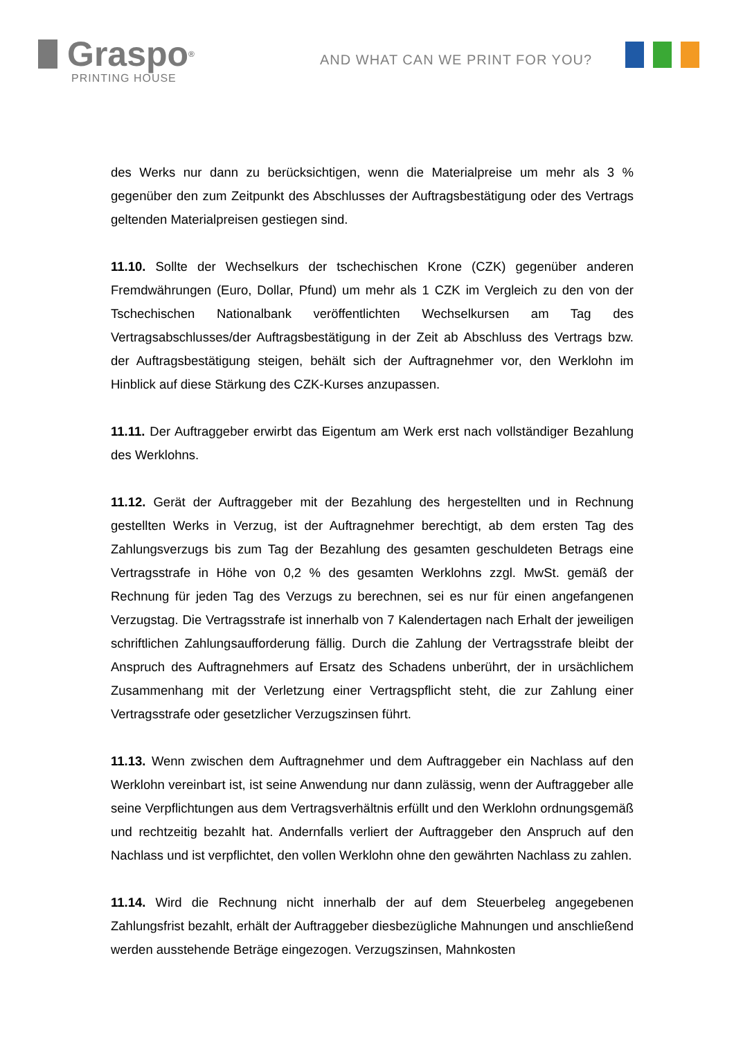Graspo<sup>®</sup>
PRINTING HOUSE
AND WHAT CAN WE PRINT FOR YOU?
des Werks nur dann zu berücksichtigen, wenn die Materialpreise um mehr als 3 % gegenüber den zum Zeitpunkt des Abschlusses der Auftragsbestätigung oder des Vertrags geltenden Materialpreisen gestiegen sind.
11.10. Sollte der Wechselkurs der tschechischen Krone (CZK) gegenüber anderen Fremdwährungen (Euro, Dollar, Pfund) um mehr als 1 CZK im Vergleich zu den von der Tschechischen Nationalbank veröffentlichten Wechselkursen am Tag des Vertragsabschlusses/der Auftragsbestätigung in der Zeit ab Abschluss des Vertrags bzw. der Auftragsbestätigung steigen, behält sich der Auftragnehmer vor, den Werklohn im Hinblick auf diese Stärkung des CZK-Kurses anzupassen.
11.11. Der Auftraggeber erwirbt das Eigentum am Werk erst nach vollständiger Bezahlung des Werklohns.
11.12. Gerät der Auftraggeber mit der Bezahlung des hergestellten und in Rechnung gestellten Werks in Verzug, ist der Auftragnehmer berechtigt, ab dem ersten Tag des Zahlungsverzugs bis zum Tag der Bezahlung des gesamten geschuldeten Betrags eine Vertragsstrafe in Höhe von 0,2 % des gesamten Werklohns zzgl. MwSt. gemäß der Rechnung für jeden Tag des Verzugs zu berechnen, sei es nur für einen angefangenen Verzugstag. Die Vertragsstrafe ist innerhalb von 7 Kalendertagen nach Erhalt der jeweiligen schriftlichen Zahlungsaufforderung fällig. Durch die Zahlung der Vertragsstrafe bleibt der Anspruch des Auftragnehmers auf Ersatz des Schadens unberührt, der in ursächlichem Zusammenhang mit der Verletzung einer Vertragspflicht steht, die zur Zahlung einer Vertragsstrafe oder gesetzlicher Verzugszinsen führt.
11.13. Wenn zwischen dem Auftragnehmer und dem Auftraggeber ein Nachlass auf den Werklohn vereinbart ist, ist seine Anwendung nur dann zulässig, wenn der Auftraggeber alle seine Verpflichtungen aus dem Vertragsverhältnis erfüllt und den Werklohn ordnungsgemäß und rechtzeitig bezahlt hat. Andernfalls verliert der Auftraggeber den Anspruch auf den Nachlass und ist verpflichtet, den vollen Werklohn ohne den gewährten Nachlass zu zahlen.
11.14. Wird die Rechnung nicht innerhalb der auf dem Steuerbeleg angegebenen Zahlungsfrist bezahlt, erhält der Auftraggeber diesbezügliche Mahnungen und anschließend werden ausstehende Beträge eingezogen. Verzugszinsen, Mahnkosten